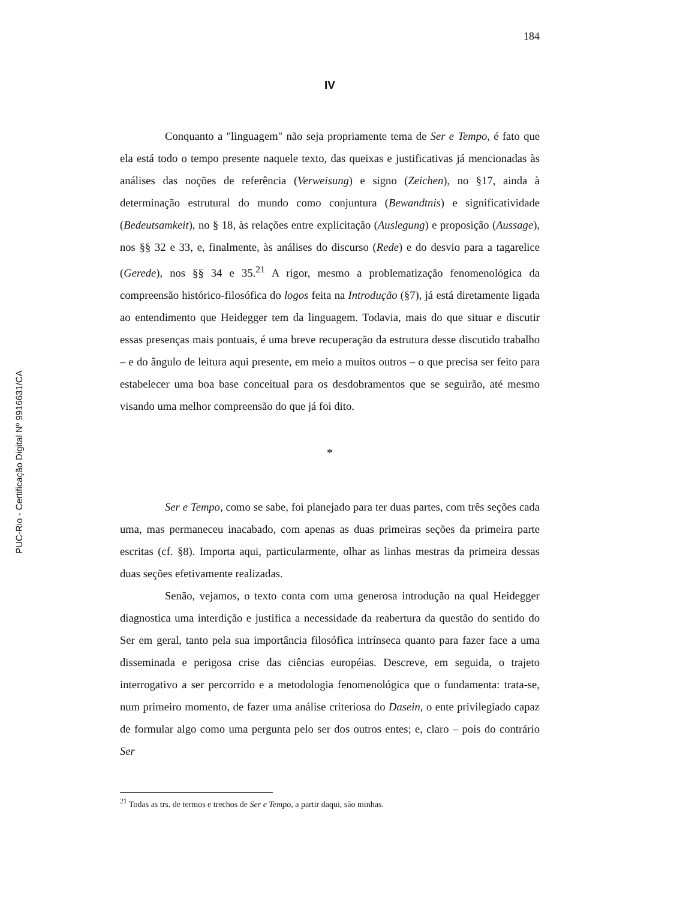PUC-Rio - Certificação Digital Nº 9916631/CA
184
IV
Conquanto a "linguagem" não seja propriamente tema de Ser e Tempo, é fato que ela está todo o tempo presente naquele texto, das queixas e justificativas já mencionadas às análises das noções de referência (Verweisung) e signo (Zeichen), no §17, ainda à determinação estrutural do mundo como conjuntura (Bewandtnis) e significatividade (Bedeutsamkeit), no § 18, às relações entre explicitação (Auslegung) e proposição (Aussage), nos §§ 32 e 33, e, finalmente, às análises do discurso (Rede) e do desvio para a tagarelice (Gerede), nos §§ 34 e 35.<sup>21</sup> A rigor, mesmo a problematização fenomenológica da compreensão histórico-filosófica do logos feita na Introdução (§7), já está diretamente ligada ao entendimento que Heidegger tem da linguagem. Todavia, mais do que situar e discutir essas presenças mais pontuais, é uma breve recuperação da estrutura desse discutido trabalho – e do ângulo de leitura aqui presente, em meio a muitos outros – o que precisa ser feito para estabelecer uma boa base conceitual para os desdobramentos que se seguirão, até mesmo visando uma melhor compreensão do que já foi dito.
*
Ser e Tempo, como se sabe, foi planejado para ter duas partes, com três seções cada uma, mas permaneceu inacabado, com apenas as duas primeiras seções da primeira parte escritas (cf. §8). Importa aqui, particularmente, olhar as linhas mestras da primeira dessas duas seções efetivamente realizadas.
Senão, vejamos, o texto conta com uma generosa introdução na qual Heidegger diagnostica uma interdição e justifica a necessidade da reabertura da questão do sentido do Ser em geral, tanto pela sua importância filosófica intrínseca quanto para fazer face a uma disseminada e perigosa crise das ciências européias. Descreve, em seguida, o trajeto interrogativo a ser percorrido e a metodologia fenomenológica que o fundamenta: trata-se, num primeiro momento, de fazer uma análise criteriosa do Dasein, o ente privilegiado capaz de formular algo como uma pergunta pelo ser dos outros entes; e, claro – pois do contrário Ser
<sup>21</sup> Todas as trs. de termos e trechos de Ser e Tempo, a partir daqui, são minhas.